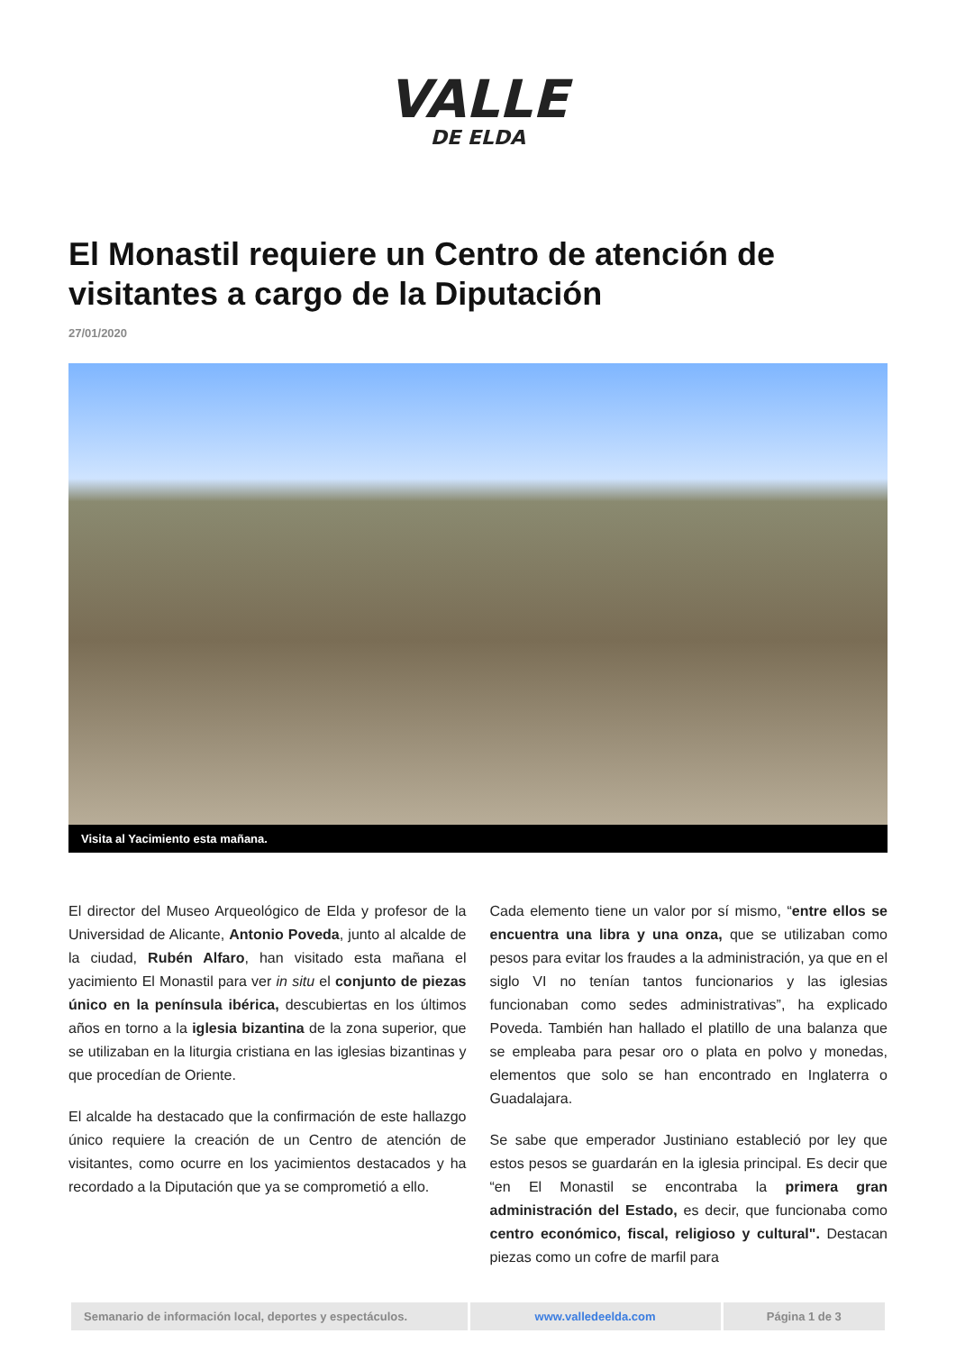VALLE
DE ELDA
El Monastil requiere un Centro de atención de visitantes a cargo de la Diputación
27/01/2020
Visita al Yacimiento esta mañana.
El director del Museo Arqueológico de Elda y profesor de la Universidad de Alicante, Antonio Poveda, junto al alcalde de la ciudad, Rubén Alfaro, han visitado esta mañana el yacimiento El Monastil para ver in situ el conjunto de piezas único en la península ibérica, descubiertas en los últimos años en torno a la iglesia bizantina de la zona superior, que se utilizaban en la liturgia cristiana en las iglesias bizantinas y que procedían de Oriente.
El alcalde ha destacado que la confirmación de este hallazgo único requiere la creación de un Centro de atención de visitantes, como ocurre en los yacimientos destacados y ha recordado a la Diputación que ya se comprometió a ello.
Cada elemento tiene un valor por sí mismo, “entre ellos se encuentra una libra y una onza, que se utilizaban como pesos para evitar los fraudes a la administración, ya que en el siglo VI no tenían tantos funcionarios y las iglesias funcionaban como sedes administrativas”, ha explicado Poveda. También han hallado el platillo de una balanza que se empleaba para pesar oro o plata en polvo y monedas, elementos que solo se han encontrado en Inglaterra o Guadalajara.
Se sabe que emperador Justiniano estableció por ley que estos pesos se guardarán en la iglesia principal. Es decir que “en El Monastil se encontraba la primera gran administración del Estado, es decir, que funcionaba como centro económico, fiscal, religioso y cultural". Destacan piezas como un cofre de marfil para
| Semanario de información local, deportes y espectáculos. | www.valledeelda.com | Página 1 de 3 |